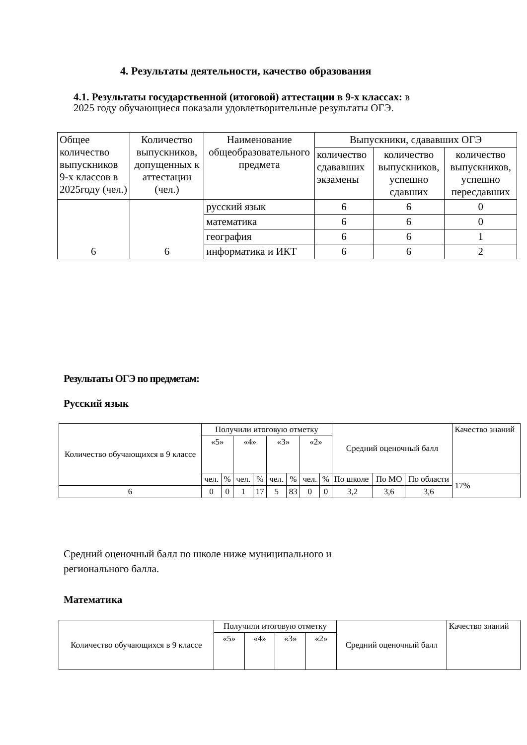4. Результаты деятельности, качество образования
4.1. Результаты государственной (итоговой) аттестации в 9-х классах: в 2025 году обучающиеся показали удовлетворительные результаты ОГЭ.
| Общее количество выпускников 9-х классов в 2025году (чел.) | Количество выпускников, допущенных к аттестации (чел.) | Наименование общеобразовательного предмета | Выпускники, сдававших ОГЭ | | |
| | | | количество сдававших экзамены | количество выпускников, успешно сдавших | количество выпускников, успешно пересдавших |
| 6 | 6 | русский язык | 6 | 6 | 0 |
| | | математика | 6 | 6 | 0 |
| | | география | 6 | 6 | 1 |
| | | информатика и ИКТ | 6 | 6 | 2 |
Результаты ОГЭ по предметам:
Русский язык
| Количество обучающихся в 9 классе | Получили итоговую отметку | | | | | | | | Средний оценочный балл | | | Качество знаний |
| | «5» | | «4» | | «3» | | «2» | | | | | |
| | чел. | % | чел. | % | чел. | % | чел. | % | По школе | По МО | По области | 17% |
| 6 | 0 | 0 | 1 | 17 | 5 | 83 | 0 | 0 | 3,2 | 3,6 | 3,6 | |
Средний оценочный балл по школе ниже муниципального и
регионального балла.
Математика
| Количество обучающихся в 9 классе | Получили итоговую отметку | | | | Средний оценочный балл | Качество знаний |
| | «5» | «4» | «3» | «2» | | |